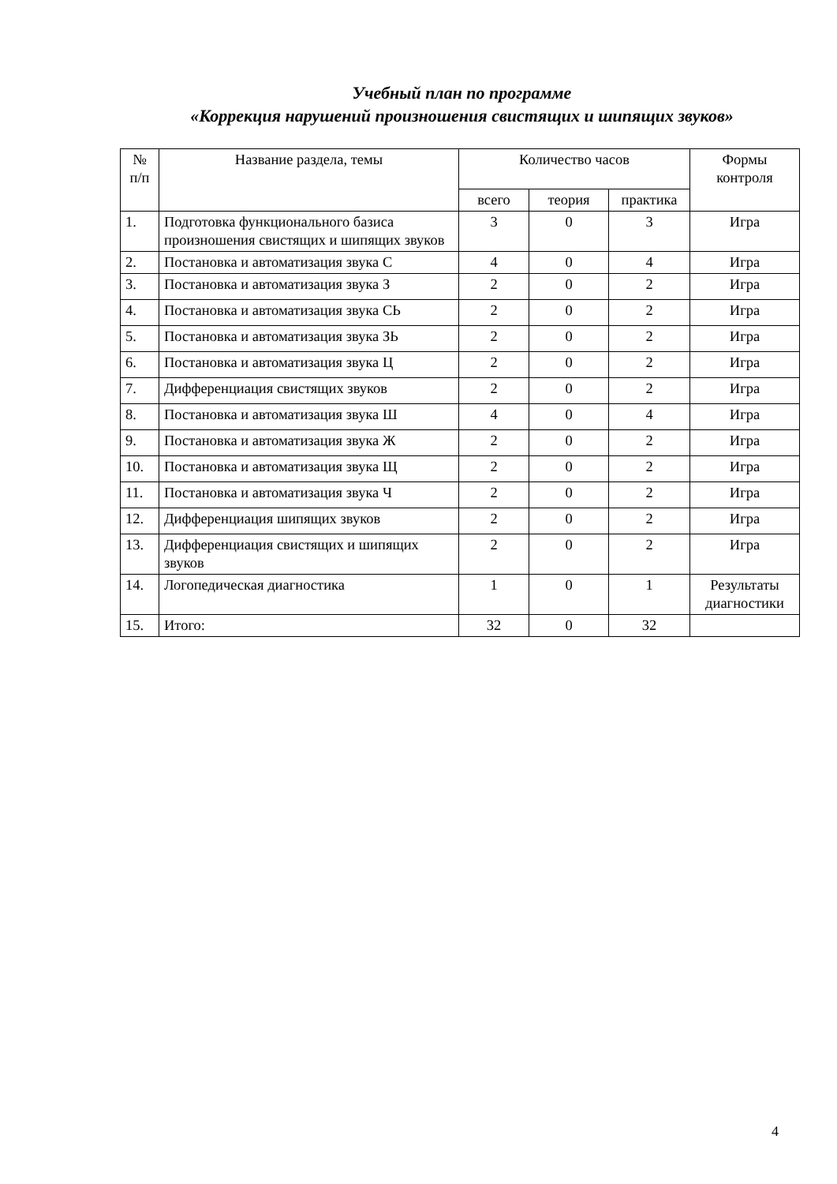Учебный план по программе
«Коррекция нарушений произношения свистящих и шипящих звуков»
| № п/п | Название раздела, темы | Количество часов | | | Формы контроля |
| --- | --- | --- | --- | --- | --- |
| | | всего | теория | практика | |
| 1. | Подготовка функционального базиса произношения свистящих и шипящих звуков | 3 | 0 | 3 | Игра |
| 2. | Постановка и автоматизация звука С | 4 | 0 | 4 | Игра |
| 3. | Постановка и автоматизация звука З | 2 | 0 | 2 | Игра |
| 4. | Постановка и автоматизация звука СЬ | 2 | 0 | 2 | Игра |
| 5. | Постановка и автоматизация звука ЗЬ | 2 | 0 | 2 | Игра |
| 6. | Постановка и автоматизация звука Ц | 2 | 0 | 2 | Игра |
| 7. | Дифференциация свистящих звуков | 2 | 0 | 2 | Игра |
| 8. | Постановка и автоматизация звука Ш | 4 | 0 | 4 | Игра |
| 9. | Постановка и автоматизация звука Ж | 2 | 0 | 2 | Игра |
| 10. | Постановка и автоматизация звука Щ | 2 | 0 | 2 | Игра |
| 11. | Постановка и автоматизация звука Ч | 2 | 0 | 2 | Игра |
| 12. | Дифференциация шипящих звуков | 2 | 0 | 2 | Игра |
| 13. | Дифференциация свистящих и шипящих звуков | 2 | 0 | 2 | Игра |
| 14. | Логопедическая диагностика | 1 | 0 | 1 | Результаты диагностики |
| 15. | Итого: | 32 | 0 | 32 | |
4